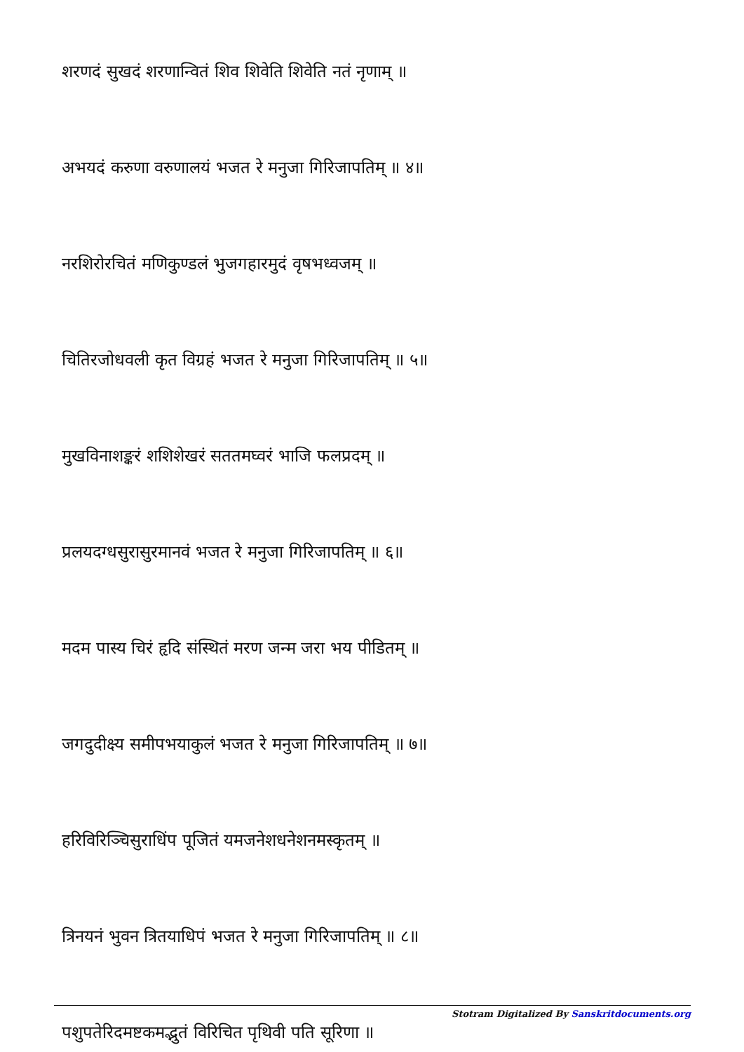शरणदं सुखदं शरणान्वितं शिव शिवेति शिवेति नतं नृणाम् ॥
अभयदं करुणा वरुणालयं भजत रे मनुजा गिरिजापतिम् ॥ ४॥
नरशिरोरचितं मणिकुण्डलं भुजगहारमुदं वृषभध्वजम् ॥
चितिरजोधवली कृत विग्रहं भजत रे मनुजा गिरिजापतिम् ॥ ५॥
मुखविनाशङ्करं शशिशेखरं सततमघ्वरं भाजि फलप्रदम् ॥
प्रलयदग्धसुरासुरमानवं भजत रे मनुजा गिरिजापतिम् ॥ ६॥
मदम पास्य चिरं हृदि संस्थितं मरण जन्म जरा भय पीडितम् ॥
जगदुदीक्ष्य समीपभयाकुलं भजत रे मनुजा गिरिजापतिम् ॥ ७॥
हरिविरिञ्चिसुराधिंप पूजितं यमजनेशधनेशनमस्कृतम् ॥
त्रिनयनं भुवन त्रितयाधिपं भजत रे मनुजा गिरिजापतिम् ॥ ८॥
पशुपतेरिदमष्टकमद्भुतं विरिचित पृथिवी पति सूरिणा ॥
Stotram Digitalized By Sanskritdocuments.org